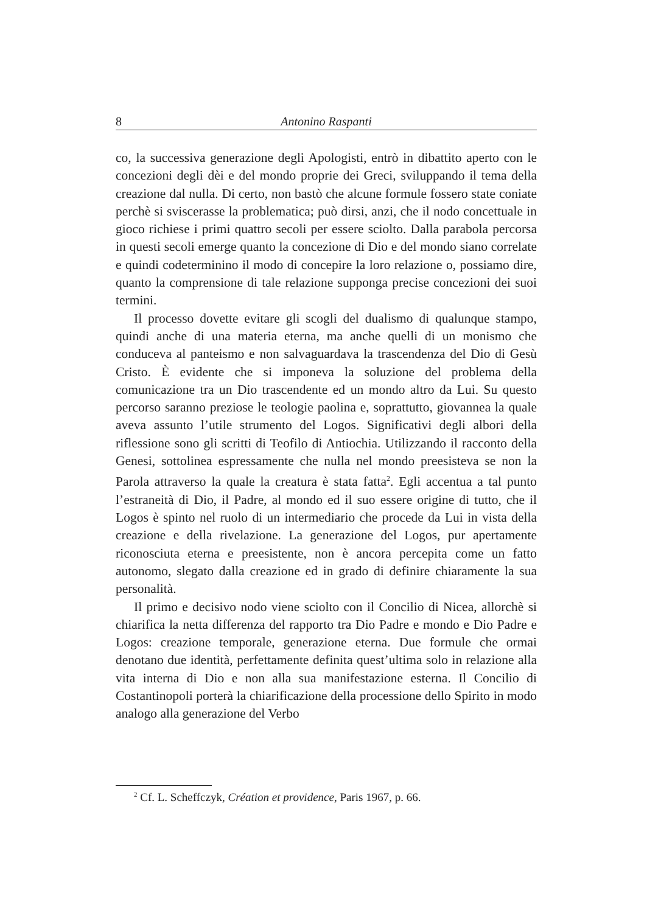8 Antonino Raspanti
co, la successiva generazione degli Apologisti, entrò in dibattito aperto con le concezioni degli dèi e del mondo proprie dei Greci, sviluppando il tema della creazione dal nulla. Di certo, non bastò che alcune formule fossero state coniate perchè si sviscerasse la problematica; può dirsi, anzi, che il nodo concettuale in gioco richiese i primi quattro secoli per essere sciolto. Dalla parabola percorsa in questi secoli emerge quanto la concezione di Dio e del mondo siano correlate e quindi codetermi­nino il modo di concepire la loro relazione o, possiamo dire, quanto la comprensione di tale relazione supponga precise concezioni dei suoi termini.
Il processo dovette evitare gli scogli del dualismo di qualunque stampo, quindi anche di una materia eterna, ma anche quelli di un mo­nismo che conduceva al panteismo e non salvaguardava la trascendenza del Dio di Gesù Cristo. È evidente che si imponeva la soluzione del problema della comunicazione tra un Dio trascendente ed un mondo altro da Lui. Su questo percorso saranno preziose le teologie paolina e, soprattutto, giovannea la quale aveva assunto l’utile strumento del Lo­gos. Significativi degli albori della riflessione sono gli scritti di Teofilo di Antiochia. Utilizzando il racconto della Genesi, sottolinea espressa­mente che nulla nel mondo preesisteva se non la Parola attraverso la quale la creatura è stata fatta<sup>2</sup>. Egli accentua a tal punto l’estraneità di Dio, il Padre, al mondo ed il suo essere origine di tutto, che il Logos è spinto nel ruolo di un intermediario che procede da Lui in vista della creazione e della rivelazione. La generazione del Logos, pur aperta­mente riconosciuta eterna e preesistente, non è ancora percepita come un fatto autonomo, slegato dalla creazione ed in grado di definire chia­ramente la sua personalità.
Il primo e decisivo nodo viene sciolto con il Concilio di Nicea, allor­chè si chiarifica la netta differenza del rapporto tra Dio Padre e mondo e Dio Padre e Logos: creazione temporale, generazione eterna. Due for­mule che ormai denotano due identità, perfettamente definita quest’ulti­ma solo in relazione alla vita interna di Dio e non alla sua manifestazio­ne esterna. Il Concilio di Costantinopoli porterà la chiarificazione della processione dello Spirito in modo analogo alla generazione del Verbo
<sup>2</sup> Cf. L. Scheffczyk, Création et providence, Paris 1967, p. 66.